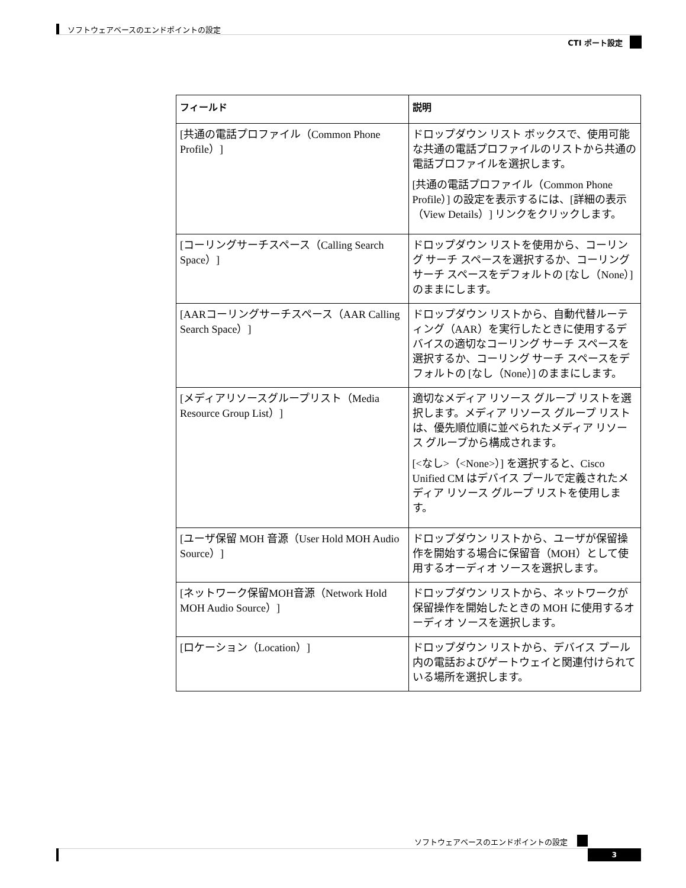ソフトウェアベースのエンドポイントの設定
CTI ポート設定
| フィールド | 説明 |
| --- | --- |
| [共通の電話プロファイル（Common Phone Profile）] | ドロップダウン リスト ボックスで、使用可能な共通の電話プロファイルのリストから共通の電話プロファイルを選択します。 [共通の電話プロファイル（Common Phone Profile）] の設定を表示するには、[詳細の表示（View Details）] リンクをクリックします。 |
| [コーリングサーチスペース（Calling Search Space）] | ドロップダウン リストを使用から、コーリング サーチ スペースを選択するか、コーリング サーチ スペースをデフォルトの [なし（None）] のままにします。 |
| [AARコーリングサーチスペース（AAR Calling Search Space）] | ドロップダウン リストから、自動代替ルーティング（AAR）を実行したときに使用するデバイスの適切なコーリング サーチ スペースを選択するか、コーリング サーチ スペースをデフォルトの [なし（None）] のままにします。 |
| [メディアリソースグループリスト（Media Resource Group List）] | 適切なメディア リソース グループ リストを選択します。メディア リソース グループ リストは、優先順位順に並べられたメディア リソース グループから構成されます。 [<なし>（<None>）] を選択すると、Cisco Unified CM はデバイス プールで定義されたメディア リソース グループ リストを使用します。 |
| [ユーザ保留 MOH 音源（User Hold MOH Audio Source）] | ドロップダウン リストから、ユーザが保留操作を開始する場合に保留音（MOH）として使用するオーディオ ソースを選択します。 |
| [ネットワーク保留MOH音源（Network Hold MOH Audio Source）] | ドロップダウン リストから、ネットワークが保留操作を開始したときの MOH に使用するオーディオ ソースを選択します。 |
| [ロケーション（Location）] | ドロップダウン リストから、デバイス プール内の電話およびゲートウェイと関連付けられている場所を選択します。 |
ソフトウェアベースのエンドポイントの設定
3